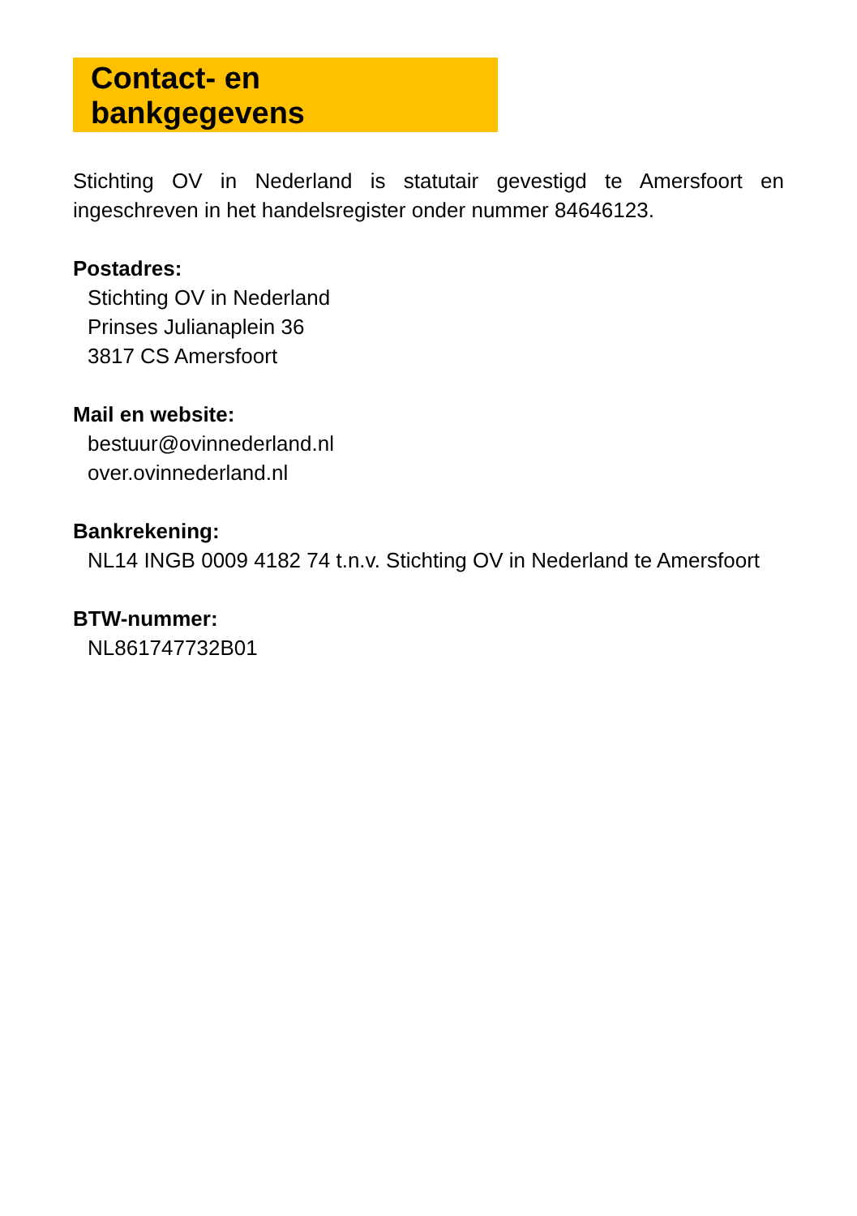Contact- en bankgegevens
Stichting OV in Nederland is statutair gevestigd te Amersfoort en ingeschreven in het handelsregister onder nummer 84646123.
Postadres:
Stichting OV in Nederland
Prinses Julianaplein 36
3817 CS Amersfoort
Mail en website:
bestuur@ovinnederland.nl
over.ovinnederland.nl
Bankrekening:
NL14 INGB 0009 4182 74 t.n.v. Stichting OV in Nederland te Amersfoort
BTW-nummer:
NL861747732B01